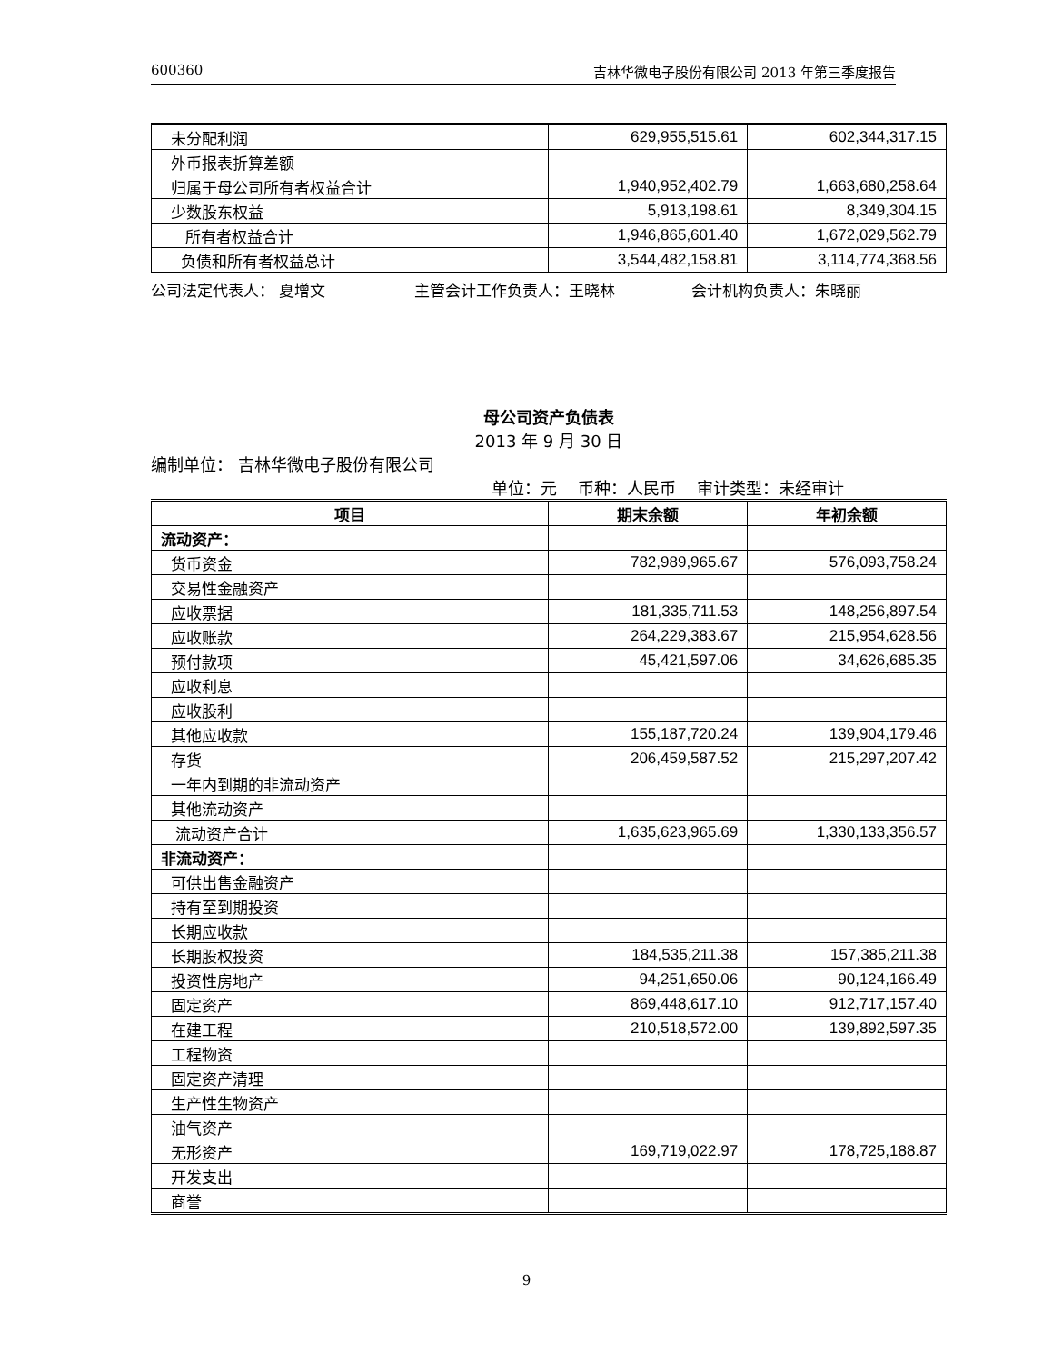600360 吉林华微电子股份有限公司 2013 年第三季度报告
| 未分配利润 | 629,955,515.61 | 602,344,317.15 |
| 外币报表折算差额 | | |
| 归属于母公司所有者权益合计 | 1,940,952,402.79 | 1,663,680,258.64 |
| 少数股东权益 | 5,913,198.61 | 8,349,304.15 |
| 所有者权益合计 | 1,946,865,601.40 | 1,672,029,562.79 |
| 负债和所有者权益总计 | 3,544,482,158.81 | 3,114,774,368.56 |
公司法定代表人： 夏增文 主管会计工作负责人：王晓林 会计机构负责人：朱晓丽
母公司资产负债表
2013 年 9 月 30 日
编制单位： 吉林华微电子股份有限公司
单位：元 币种：人民币 审计类型：未经审计
| 项目 | 期末余额 | 年初余额 |
| --- | --- | --- |
| 流动资产： | | |
| 货币资金 | 782,989,965.67 | 576,093,758.24 |
| 交易性金融资产 | | |
| 应收票据 | 181,335,711.53 | 148,256,897.54 |
| 应收账款 | 264,229,383.67 | 215,954,628.56 |
| 预付款项 | 45,421,597.06 | 34,626,685.35 |
| 应收利息 | | |
| 应收股利 | | |
| 其他应收款 | 155,187,720.24 | 139,904,179.46 |
| 存货 | 206,459,587.52 | 215,297,207.42 |
| 一年内到期的非流动资产 | | |
| 其他流动资产 | | |
| 流动资产合计 | 1,635,623,965.69 | 1,330,133,356.57 |
| 非流动资产： | | |
| 可供出售金融资产 | | |
| 持有至到期投资 | | |
| 长期应收款 | | |
| 长期股权投资 | 184,535,211.38 | 157,385,211.38 |
| 投资性房地产 | 94,251,650.06 | 90,124,166.49 |
| 固定资产 | 869,448,617.10 | 912,717,157.40 |
| 在建工程 | 210,518,572.00 | 139,892,597.35 |
| 工程物资 | | |
| 固定资产清理 | | |
| 生产性生物资产 | | |
| 油气资产 | | |
| 无形资产 | 169,719,022.97 | 178,725,188.87 |
| 开发支出 | | |
| 商誉 | | |
9